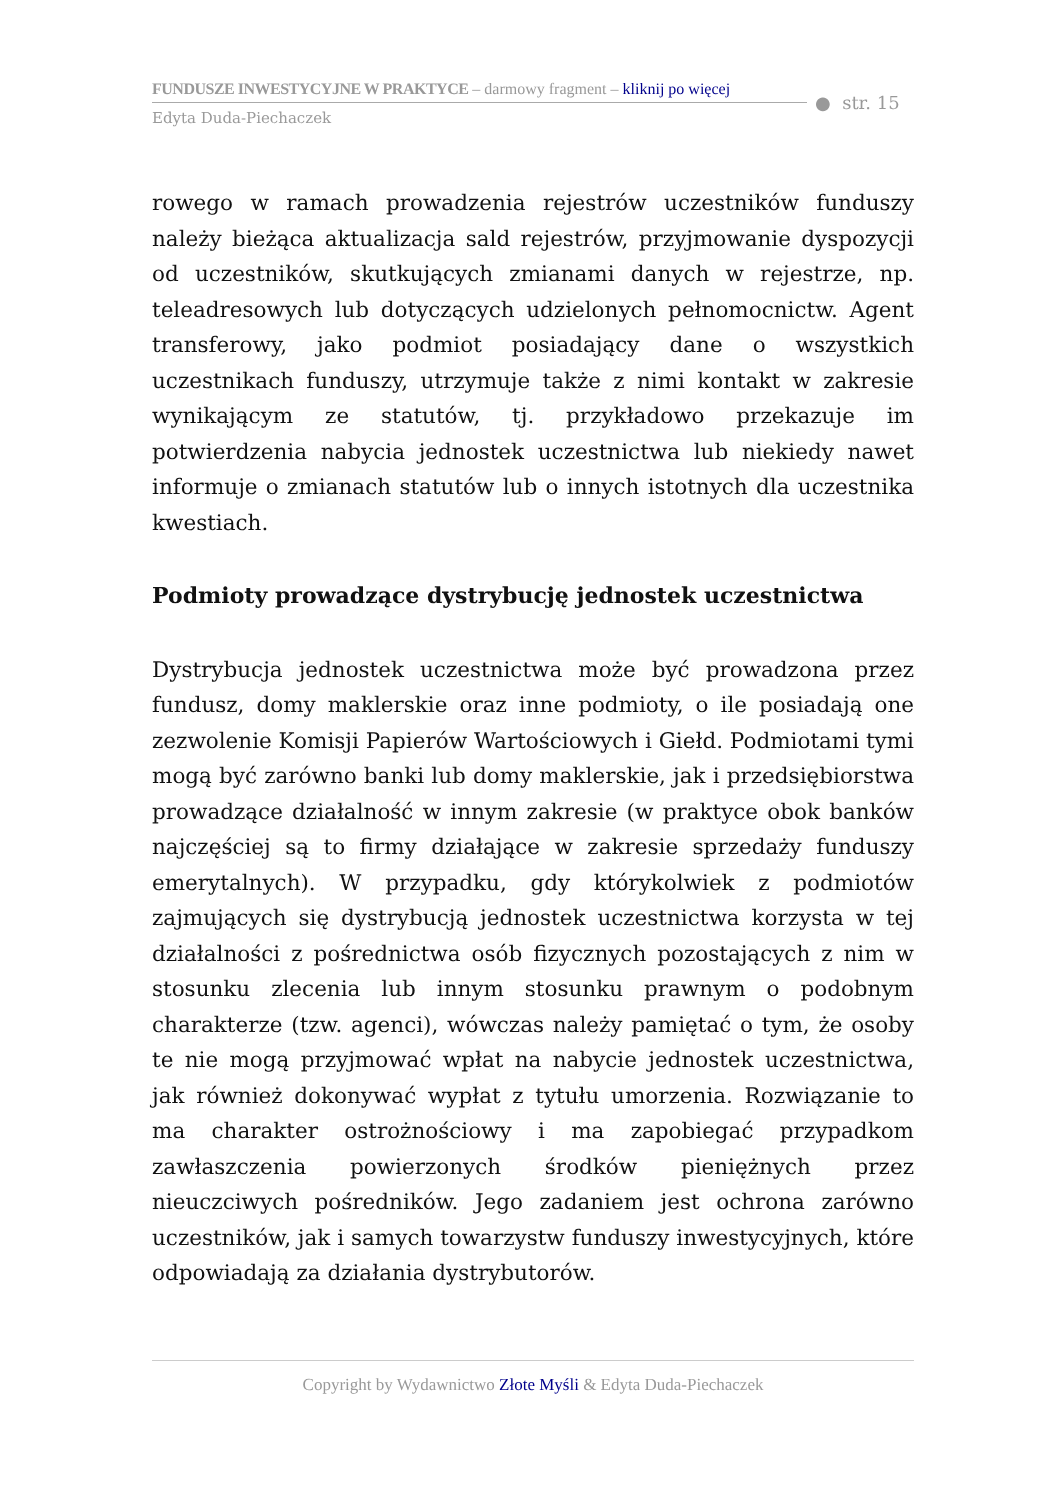FUNDUSZE INWESTYCYJNE W PRAKTYCE – darmowy fragment – kliknij po więcej
Edyta Duda-Piechaczek
● str. 15
rowego w ramach prowadzenia rejestrów uczestników funduszy należy bieżąca aktualizacja sald rejestrów, przyjmowanie dyspozycji od uczestników, skutkujących zmianami danych w rejestrze, np. teleadresowych lub dotyczących udzielonych pełnomocnictw. Agent transferowy, jako podmiot posiadający dane o wszystkich uczestnikach funduszy, utrzymuje także z nimi kontakt w zakresie wynikającym ze statutów, tj. przykładowo przekazuje im potwierdzenia nabycia jednostek uczestnictwa lub niekiedy nawet informuje o zmianach statutów lub o innych istotnych dla uczestnika kwestiach.
Podmioty prowadzące dystrybucję jednostek uczestnictwa
Dystrybucja jednostek uczestnictwa może być prowadzona przez fundusz, domy maklerskie oraz inne podmioty, o ile posiadają one zezwolenie Komisji Papierów Wartościowych i Giełd. Podmiotami tymi mogą być zarówno banki lub domy maklerskie, jak i przedsiębiorstwa prowadzące działalność w innym zakresie (w praktyce obok banków najczęściej są to firmy działające w zakresie sprzedaży funduszy emerytalnych). W przypadku, gdy którykolwiek z podmiotów zajmujących się dystrybucją jednostek uczestnictwa korzysta w tej działalności z pośrednictwa osób fizycznych pozostających z nim w stosunku zlecenia lub innym stosunku prawnym o podobnym charakterze (tzw. agenci), wówczas należy pamiętać o tym, że osoby te nie mogą przyjmować wpłat na nabycie jednostek uczestnictwa, jak również dokonywać wypłat z tytułu umorzenia. Rozwiązanie to ma charakter ostrożnościowy i ma zapobiegać przypadkom zawłaszczenia powierzonych środków pieniężnych przez nieuczciwych pośredników. Jego zadaniem jest ochrona zarówno uczestników, jak i samych towarzystw funduszy inwestycyjnych, które odpowiadają za działania dystrybutorów.
Copyright by Wydawnictwo Złote Myśli & Edyta Duda-Piechaczek